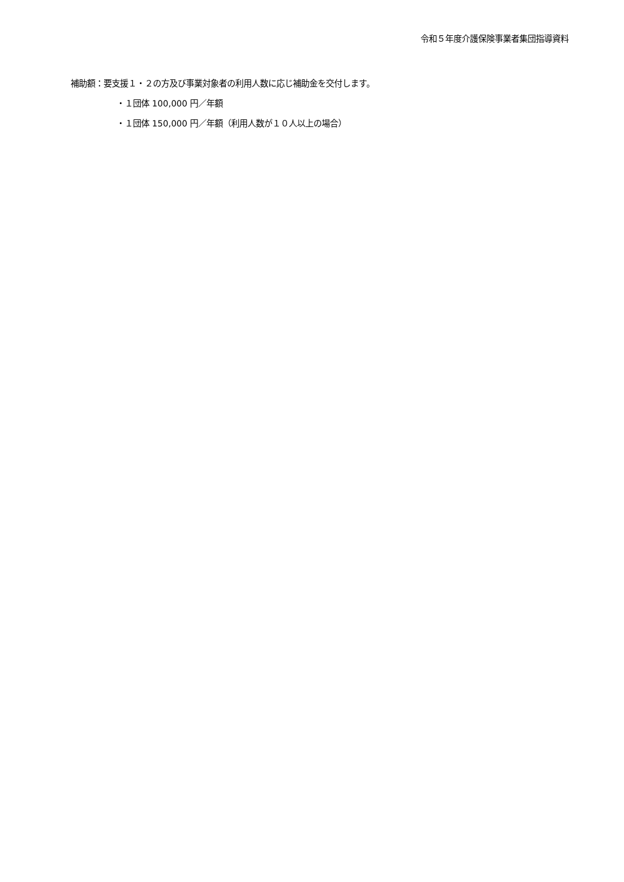令和５年度介護保険事業者集団指導資料
補助額：要支援１・２の方及び事業対象者の利用人数に応じ補助金を交付します。
・１団体 100,000 円／年額
・１団体 150,000 円／年額（利用人数が１０人以上の場合）